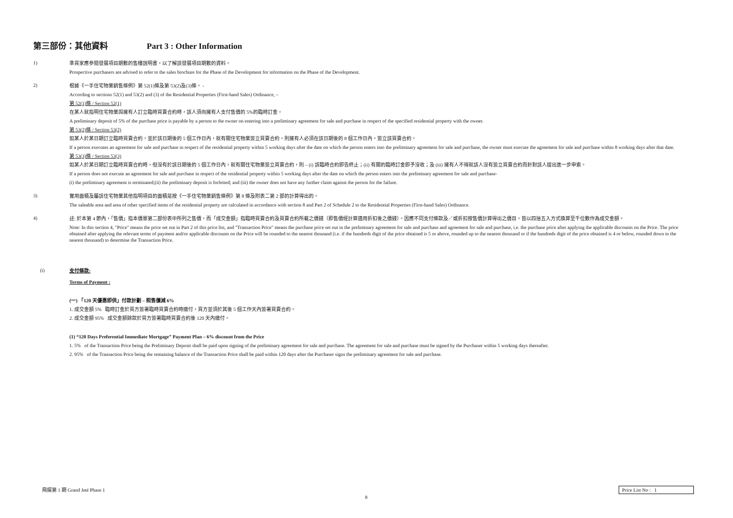第三部份：其他資料 Part 3 : Other Information
1)
準買家應參閱發展項目期數的售樓說明書，以了解該發展項目期數的資料。
Prospective purchasers are advised to refer to the sales brochure for the Phase of the Development for information on the Phase of the Development.
2)
根據《一手住宅物業銷售條例》第 52(1)條及第 53(2)及(3)條， -
According to sections 52(1) and 53(2) and (3) of the Residential Properties (First-hand Sales) Ordinance, –
第 52(1)條 / Section 52(1)
在某人就指明住宅物業與擁有人訂立臨時買賣合約時，該人須向擁有人支付售價的 5%的臨時訂金。
A preliminary deposit of 5% of the purchase price is payable by a person to the owner on entering into a preliminary agreement for sale and purchase in respect of the specified residential property with the owner.
第 53(2)條 / Section 53(2)
如某人於某日期訂立臨時買賣合約，並於該日期後的 5 個工作日內，就有關住宅物業簽立買賣合約，則擁有人必須在該日期後的 8 個工作日內，簽立該買賣合約。
If a person executes an agreement for sale and purchase in respect of the residential property within 5 working days after the date on which the person enters into the preliminary agreement for sale and purchase, the owner must execute the agreement for sale and purchase within 8 working days after that date.
第 53(3)條 / Section 53(3)
如某人於某日期訂立臨時買賣合約時，但沒有於該日期後的 5 個工作日內，就有關住宅物業簽立買賣合約，則 – (i) 該臨時合約即告終止；(ii) 有關的臨時訂金即予沒收；及 (iii) 擁有人不得就該人沒有簽立買賣合約而針對該人提出進一步申索。
If a person does not execute an agreement for sale and purchase in respect of the residential property within 5 working days after the date on which the person enters into the preliminary agreement for sale and purchase-
(i) the preliminary agreement is terminated;(ii) the preliminary deposit is forfeited; and (iii) the owner does not have any further claim against the person for the failure.
3)
實用面積及屬該住宅物業其他指明項目的面積是按《一手住宅物業銷售條例》第 8 條及附表二第 2 部的計算得出的。
The saleable area and area of other specified items of the residential property are calculated in accordance with section 8 and Part 2 of Schedule 2 to the Residential Properties (First-hand Sales) Ordinance.
4)
註: 於本第 4 節內，「售價」指本價單第二部份表中所列之售價，而「成交金額」指臨時買賣合約及買賣合約所載之價錢（即售價經計算適用折扣後之價錢）。因應不同支付條款及／或折扣按售價計算得出之價目，皆以四捨五入方式換算至千位數作為成交金額。
Note: In this section 4, "Price" means the price set out in Part 2 of this price list, and "Transaction Price" means the purchase price set out in the preliminary agreement for sale and purchase and agreement for sale and purchase, i.e. the purchase price after applying the applicable discounts on the Price. The price obtained after applying the relevant terms of payment and/or applicable discounts on the Price will be rounded to the nearest thousand (i.e. if the hundreds digit of the price obtained is 5 or above, rounded up to the nearest thousand or if the hundreds digit of the price obtained is 4 or below, rounded down to the nearest thousand) to determine the Transaction Price.
(i)
支付條款:
Terms of Payment :
(一) 「120 天優惠即供」付款計劃 – 照售價減 6%
1. 成交金額 5% 臨時訂金於買方簽署臨時買賣合約時繳付，買方並須於其後 5 個工作天內簽署買賣合約。
2. 成交金額 95% 成交金額餘款於買方簽署臨時買賣合約後 120 天內繳付。
(1) “120 Days Preferential Immediate Mortgage” Payment Plan – 6% discount from the Price
1. 5% of the Transaction Price being the Preliminary Deposit shall be paid upon signing of the preliminary agreement for sale and purchase. The agreement for sale and purchase must be signed by the Purchaser within 5 working days thereafter.
2. 95% of the Transaction Price being the remaining balance of the Transaction Price shall be paid within 120 days after the Purchaser signs the preliminary agreement for sale and purchase.
飛揚第 1 期 Grand Jeté Phase 1 Price List No : 1
8